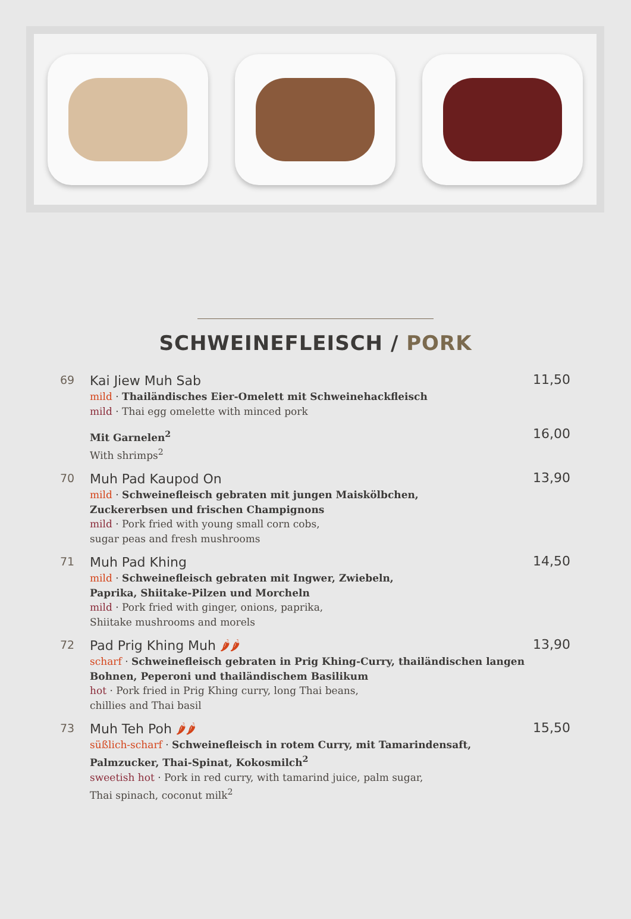SCHWEINEFLEISCH / PORK
69
Kai Jiew Muh Sab
mild · Thailändisches Eier-Omelett mit Schweinehackfleisch
mild · Thai egg omelette with minced pork
11,50
Mit Garnelen<sup>2</sup>
With shrimps<sup>2</sup>
16,00
70
Muh Pad Kaupod On
mild · Schweinefleisch gebraten mit jungen Maiskölbchen,
Zuckererbsen und frischen Champignons
mild · Pork fried with young small corn cobs,
sugar peas and fresh mushrooms
13,90
71
Muh Pad Khing
mild · Schweinefleisch gebraten mit Ingwer, Zwiebeln,
Paprika, Shiitake-Pilzen und Morcheln
mild · Pork fried with ginger, onions, paprika,
Shiitake mushrooms and morels
14,50
72
Pad Prig Khing Muh 🌶🌶
scharf · Schweinefleisch gebraten in Prig Khing-Curry, thailändischen langen Bohnen, Peperoni und thailändischem Basilikum
hot · Pork fried in Prig Khing curry, long Thai beans,
chillies and Thai basil
13,90
73
Muh Teh Poh 🌶🌶
süßlich-scharf · Schweinefleisch in rotem Curry, mit Tamarindensaft,
Palmzucker, Thai-Spinat, Kokosmilch<sup>2</sup>
sweetish hot · Pork in red curry, with tamarind juice, palm sugar,
Thai spinach, coconut milk<sup>2</sup>
15,50